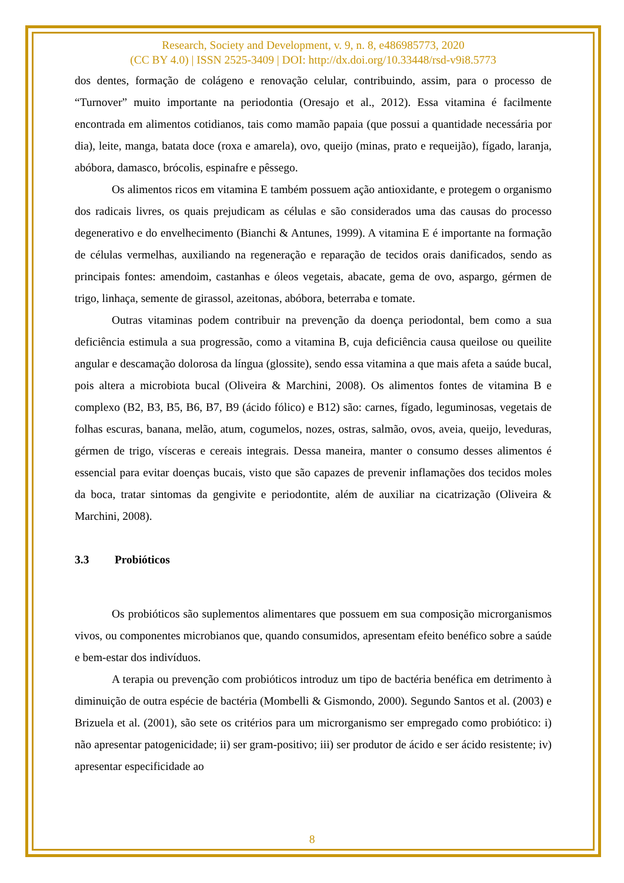Research, Society and Development, v. 9, n. 8, e486985773, 2020
(CC BY 4.0) | ISSN 2525-3409 | DOI: http://dx.doi.org/10.33448/rsd-v9i8.5773
dos dentes, formação de colágeno e renovação celular, contribuindo, assim, para o processo de “Turnover” muito importante na periodontia (Oresajo et al., 2012). Essa vitamina é facilmente encontrada em alimentos cotidianos, tais como mamão papaia (que possui a quantidade necessária por dia), leite, manga, batata doce (roxa e amarela), ovo, queijo (minas, prato e requeijão), fígado, laranja, abóbora, damasco, brócolis, espinafre e pêssego.
Os alimentos ricos em vitamina E também possuem ação antioxidante, e protegem o organismo dos radicais livres, os quais prejudicam as células e são considerados uma das causas do processo degenerativo e do envelhecimento (Bianchi & Antunes, 1999). A vitamina E é importante na formação de células vermelhas, auxiliando na regeneração e reparação de tecidos orais danificados, sendo as principais fontes: amendoim, castanhas e óleos vegetais, abacate, gema de ovo, aspargo, gérmen de trigo, linhaça, semente de girassol, azeitonas, abóbora, beterraba e tomate.
Outras vitaminas podem contribuir na prevenção da doença periodontal, bem como a sua deficiência estimula a sua progressão, como a vitamina B, cuja deficiência causa queilose ou queilite angular e descamação dolorosa da língua (glossite), sendo essa vitamina a que mais afeta a saúde bucal, pois altera a microbiota bucal (Oliveira & Marchini, 2008). Os alimentos fontes de vitamina B e complexo (B2, B3, B5, B6, B7, B9 (ácido fólico) e B12) são: carnes, fígado, leguminosas, vegetais de folhas escuras, banana, melão, atum, cogumelos, nozes, ostras, salmão, ovos, aveia, queijo, leveduras, gérmen de trigo, vísceras e cereais integrais. Dessa maneira, manter o consumo desses alimentos é essencial para evitar doenças bucais, visto que são capazes de prevenir inflamações dos tecidos moles da boca, tratar sintomas da gengivite e periodontite, além de auxiliar na cicatrização (Oliveira & Marchini, 2008).
3.3 Probióticos
Os probióticos são suplementos alimentares que possuem em sua composição microrganismos vivos, ou componentes microbianos que, quando consumidos, apresentam efeito benéfico sobre a saúde e bem-estar dos indivíduos.
A terapia ou prevenção com probióticos introduz um tipo de bactéria benéfica em detrimento à diminuição de outra espécie de bactéria (Mombelli & Gismondo, 2000). Segundo Santos et al. (2003) e Brizuela et al. (2001), são sete os critérios para um microrganismo ser empregado como probiótico: i) não apresentar patogenicidade; ii) ser gram-positivo; iii) ser produtor de ácido e ser ácido resistente; iv) apresentar especificidade ao
8